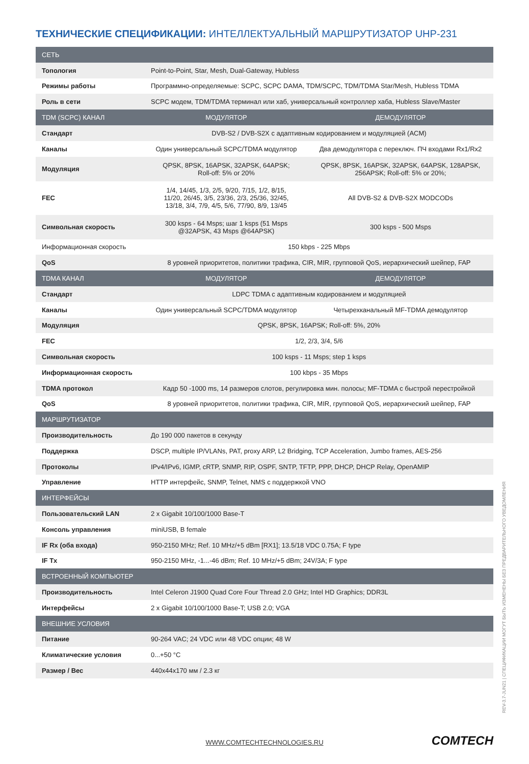ТЕХНИЧЕСКИЕ СПЕЦИФИКАЦИИ: ИНТЕЛЛЕКТУАЛЬНЫЙ МАРШРУТИЗАТОР UHP-231
| СЕТЬ | | |
| --- | --- | --- |
| Топология | Point-to-Point, Star, Mesh, Dual-Gateway, Hubless | |
| Режимы работы | Программно-определяемые: SCPC, SCPC DAMA, TDM/SCPC, TDM/TDMA Star/Mesh, Hubless TDMA | |
| Роль в сети | SCPC модем, TDM/TDMA терминал или хаб, универсальный контроллер хаба, Hubless Slave/Master | |
| TDM (SCPC) КАНАЛ | МОДУЛЯТОР | ДЕМОДУЛЯТОР |
| Стандарт | DVB-S2 / DVB-S2X с адаптивным кодированием и модуляцией (ACM) | |
| Каналы | Один универсальный SCPC/TDMA модулятор | Два демодулятора с переключ. ПЧ входами Rx1/Rx2 |
| Модуляция | QPSK, 8PSK, 16APSK, 32APSK, 64APSK; Roll-off: 5% or 20% | QPSK, 8PSK, 16APSK, 32APSK, 64APSK, 128APSK, 256APSK; Roll-off: 5% or 20%; |
| FEC | 1/4, 14/45, 1/3, 2/5, 9/20, 7/15, 1/2, 8/15, 11/20, 26/45, 3/5, 23/36, 2/3, 25/36, 32/45, 13/18, 3/4, 7/9, 4/5, 5/6, 77/90, 8/9, 13/45 | All DVB-S2 & DVB-S2X MODCODs |
| Символьная скорость | 300 ksps - 64 Msps; шаг 1 ksps (51 Msps @32APSK, 43 Msps @64APSK) | 300 ksps - 500 Msps |
| Информационная скорость | 150 kbps - 225 Mbps | |
| QoS | 8 уровней приоритетов, политики трафика, CIR, MIR, групповой QoS, иерархический шейпер, FAP | |
| TDMA КАНАЛ | МОДУЛЯТОР | ДЕМОДУЛЯТОР |
| Стандарт | LDPC TDMA с адаптивным кодированием и модуляцией | |
| Каналы | Один универсальный SCPC/TDMA модулятор | Четырехканальный MF-TDMA демодулятор |
| Модуляция | QPSK, 8PSK, 16APSK; Roll-off: 5%, 20% | |
| FEC | 1/2, 2/3, 3/4, 5/6 | |
| Символьная скорость | 100 ksps - 11 Msps; step 1 ksps | |
| Информационная скорость | 100 kbps - 35 Mbps | |
| TDMA протокол | Кадр 50 -1000 ms, 14 размеров слотов, регулировка мин. полосы; MF-TDMA с быстрой перестройкой | |
| QoS | 8 уровней приоритетов, политики трафика, CIR, MIR, групповой QoS, иерархический шейпер, FAP | |
| МАРШРУТИЗАТОР | | |
| Производительность | До 190 000 пакетов в секунду | |
| Поддержка | DSCP, multiple IP/VLANs, PAT, proxy ARP, L2 Bridging, TCP Acceleration, Jumbo frames, AES-256 | |
| Протоколы | IPv4/IPv6, IGMP, cRTP, SNMP, RIP, OSPF, SNTP, TFTP, PPP, DHCP, DHCP Relay, OpenAMIP | |
| Управление | HTTP интерфейс, SNMP, Telnet, NMS с поддержкой VNO | |
| ИНТЕРФЕЙСЫ | | |
| Пользовательский LAN | 2 x Gigabit 10/100/1000 Base-T | |
| Консоль управления | miniUSB, B female | |
| IF Rx (оба входа) | 950-2150 MHz; Ref. 10 MHz/+5 dBm [RX1]; 13.5/18 VDC 0.75A; F type | |
| IF Tx | 950-2150 MHz, -1...-46 dBm; Ref. 10 MHz/+5 dBm; 24V/3A; F type | |
| ВСТРОЕННЫЙ КОМПЬЮТЕР | | |
| Производительность | Intel Celeron J1900 Quad Core Four Thread 2.0 GHz; Intel HD Graphics; DDR3L | |
| Интерфейсы | 2 x Gigabit 10/100/1000 Base-T; USB 2.0; VGA | |
| ВНЕШНИЕ УСЛОВИЯ | | |
| Питание | 90-264 VAC; 24 VDC или 48 VDC опции; 48 W | |
| Климатические условия | 0...+50 °C | |
| Размер / Вес | 440x44x170 мм / 2.3 кг | |
REV-3.7-JUN21 | СПЕЦИФИКАЦИИ МОГУТ БЫТЬ ИЗМЕНЕНЫ БЕЗ ПРЕДВАРИТЕЛЬНОГО УВЕДОМЛЕНИЯ
WWW.COMTECHTECHNOLOGIES.RU COMTECH